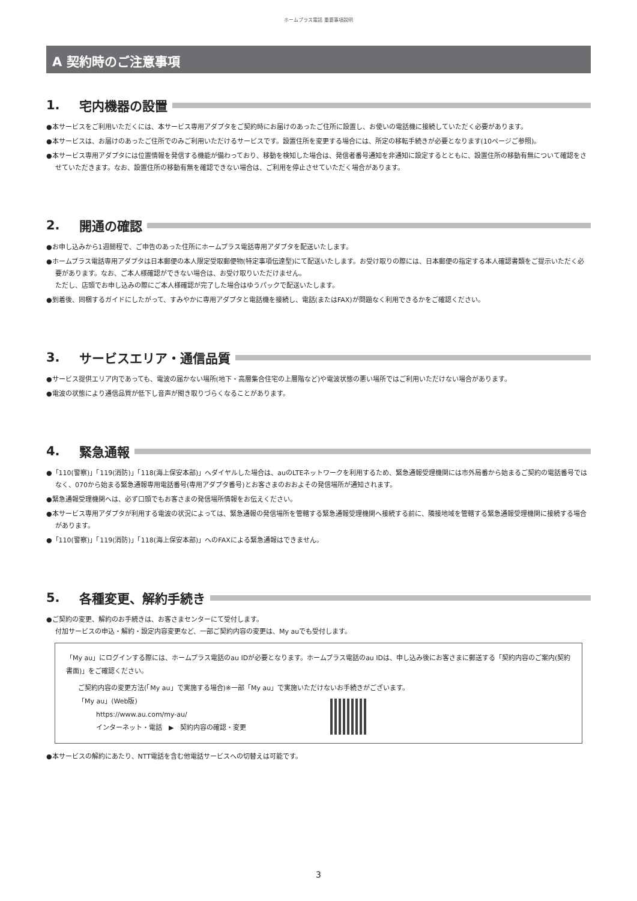ホームプラス電話 重要事項説明
A 契約時のご注意事項
1. 宅内機器の設置
●本サービスをご利用いただくには、本サービス専用アダプタをご契約時にお届けのあったご住所に設置し、お使いの電話機に接続していただく必要があります。
●本サービスは、お届けのあったご住所でのみご利用いただけるサービスです。設置住所を変更する場合には、所定の移転手続きが必要となります(10ページご参照)。
●本サービス専用アダプタには位置情報を発信する機能が備わっており、移動を検知した場合は、発信者番号通知を非通知に設定するとともに、設置住所の移動有無について確認をさせていただきます。なお、設置住所の移動有無を確認できない場合は、ご利用を停止させていただく場合があります。
2. 開通の確認
●お申し込みから1週間程で、ご申告のあった住所にホームプラス電話専用アダプタを配送いたします。
●ホームプラス電話専用アダプタは日本郵便の本人限定受取郵便物(特定事項伝達型)にて配送いたします。お受け取りの際には、日本郵便の指定する本人確認書類をご提示いただく必要があります。なお、ご本人様確認ができない場合は、お受け取りいただけません。
ただし、店頭でお申し込みの際にご本人様確認が完了した場合はゆうパックで配送いたします。
●到着後、同梱するガイドにしたがって、すみやかに専用アダプタと電話機を接続し、電話(またはFAX)が問題なく利用できるかをご確認ください。
3. サービスエリア・通信品質
●サービス提供エリア内であっても、電波の届かない場所(地下・高層集合住宅の上層階など)や電波状態の悪い場所ではご利用いただけない場合があります。
●電波の状態により通信品質が低下し音声が聞き取りづらくなることがあります。
4. 緊急通報
●「110(警察)」「119(消防)」「118(海上保安本部)」へダイヤルした場合は、auのLTEネットワークを利用するため、緊急通報受理機関には市外局番から始まるご契約の電話番号ではなく、070から始まる緊急通報専用電話番号(専用アダプタ番号)とお客さまのおおよその発信場所が通知されます。
●緊急通報受理機関へは、必ず口頭でもお客さまの発信場所情報をお伝えください。
●本サービス専用アダプタが利用する電波の状況によっては、緊急通報の発信場所を管轄する緊急通報受理機関へ接続する前に、隣接地域を管轄する緊急通報受理機関に接続する場合があります。
●「110(警察)」「119(消防)」「118(海上保安本部)」へのFAXによる緊急通報はできません。
5. 各種変更、解約手続き
●ご契約の変更、解約のお手続きは、お客さまセンターにて受付します。
付加サービスの申込・解約・設定内容変更など、一部ご契約内容の変更は、My auでも受付します。
「My au」にログインする際には、ホームプラス電話のau IDが必要となります。ホームプラス電話のau IDは、申し込み後にお客さまに郵送する「契約内容のご案内(契約書面)」をご確認ください。
ご契約内容の変更方法(「My au」で実施する場合)※一部「My au」で実施いただけないお手続きがございます。
「My au」(Web版)
https://www.au.com/my-au/
インターネット・電話　▶　契約内容の確認・変更
●本サービスの解約にあたり、NTT電話を含む他電話サービスへの切替えは可能です。
3